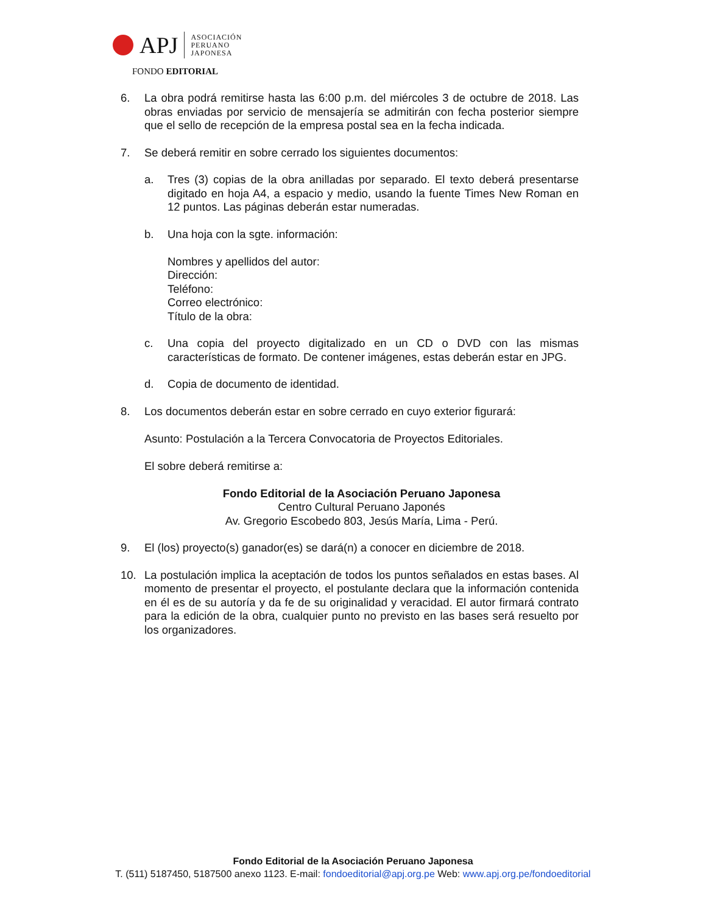APJ
ASOCIACIÓN
PERUANO
JAPONESA
FONDO EDITORIAL
6. La obra podrá remitirse hasta las 6:00 p.m. del miércoles 3 de octubre de 2018. Las obras enviadas por servicio de mensajería se admitirán con fecha posterior siempre que el sello de recepción de la empresa postal sea en la fecha indicada.
7. Se deberá remitir en sobre cerrado los siguientes documentos:
a. Tres (3) copias de la obra anilladas por separado. El texto deberá presentarse digitado en hoja A4, a espacio y medio, usando la fuente Times New Roman en 12 puntos. Las páginas deberán estar numeradas.
b. Una hoja con la sgte. información:
Nombres y apellidos del autor:
Dirección:
Teléfono:
Correo electrónico:
Título de la obra:
c. Una copia del proyecto digitalizado en un CD o DVD con las mismas características de formato. De contener imágenes, estas deberán estar en JPG.
d. Copia de documento de identidad.
8. Los documentos deberán estar en sobre cerrado en cuyo exterior figurará:
Asunto: Postulación a la Tercera Convocatoria de Proyectos Editoriales.
El sobre deberá remitirse a:
Fondo Editorial de la Asociación Peruano Japonesa
Centro Cultural Peruano Japonés
Av. Gregorio Escobedo 803, Jesús María, Lima - Perú.
9. El (los) proyecto(s) ganador(es) se dará(n) a conocer en diciembre de 2018.
10. La postulación implica la aceptación de todos los puntos señalados en estas bases. Al momento de presentar el proyecto, el postulante declara que la información contenida en él es de su autoría y da fe de su originalidad y veracidad. El autor firmará contrato para la edición de la obra, cualquier punto no previsto en las bases será resuelto por los organizadores.
Fondo Editorial de la Asociación Peruano Japonesa
T. (511) 5187450, 5187500 anexo 1123. E-mail: fondoeditorial@apj.org.pe Web: www.apj.org.pe/fondoeditorial